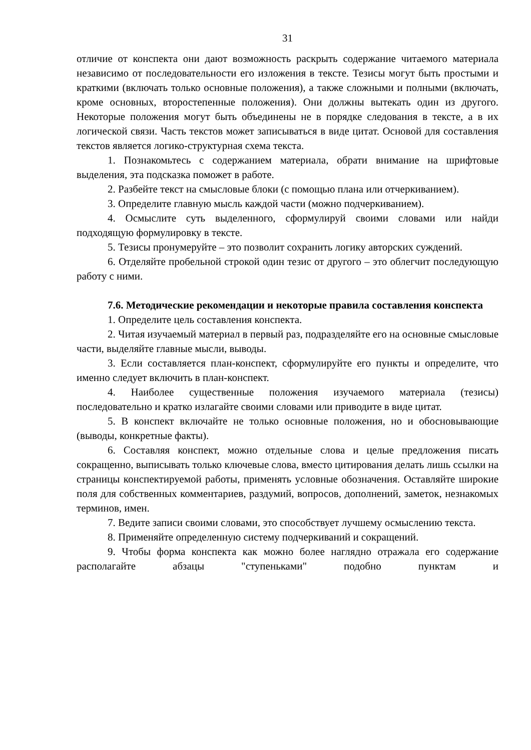31
отличие от конспекта они дают возможность раскрыть содержание читаемого материала независимо от последовательности его изложения в тексте. Тезисы могут быть простыми и краткими (включать только основные положения), а также сложными и полными (включать, кроме основных, второстепенные положения). Они должны вытекать один из другого. Некоторые положения могут быть объединены не в порядке следования в тексте, а в их логической связи. Часть текстов может записываться в виде цитат. Основой для составления текстов является логико-структурная схема текста.
1. Познакомьтесь с содержанием материала, обрати внимание на шрифтовые выделения, эта подсказка поможет в работе.
2. Разбейте текст на смысловые блоки (с помощью плана или отчеркиванием).
3. Определите главную мысль каждой части (можно подчеркиванием).
4. Осмыслите суть выделенного, сформулируй своими словами или найди подходящую формулировку в тексте.
5. Тезисы пронумеруйте – это позволит сохранить логику авторских суждений.
6. Отделяйте пробельной строкой один тезис от другого – это облегчит последующую работу с ними.
7.6. Методические рекомендации и некоторые правила составления конспекта
1. Определите цель составления конспекта.
2. Читая изучаемый материал в первый раз, подразделяйте его на основные смысловые части, выделяйте главные мысли, выводы.
3. Если составляется план-конспект, сформулируйте его пункты и определите, что именно следует включить в план-конспект.
4. Наиболее существенные положения изучаемого материала (тезисы) последовательно и кратко излагайте своими словами или приводите в виде цитат.
5. В конспект включайте не только основные положения, но и обосновывающие (выводы, конкретные факты).
6. Составляя конспект, можно отдельные слова и целые предложения писать сокращенно, выписывать только ключевые слова, вместо цитирования делать лишь ссылки на страницы конспектируемой работы, применять условные обозначения. Оставляйте широкие поля для собственных комментариев, раздумий, вопросов, дополнений, заметок, незнакомых терминов, имен.
7. Ведите записи своими словами, это способствует лучшему осмыслению текста.
8. Применяйте определенную систему подчеркиваний и сокращений.
9. Чтобы форма конспекта как можно более наглядно отражала его содержание располагайте абзацы "ступеньками" подобно пунктам и